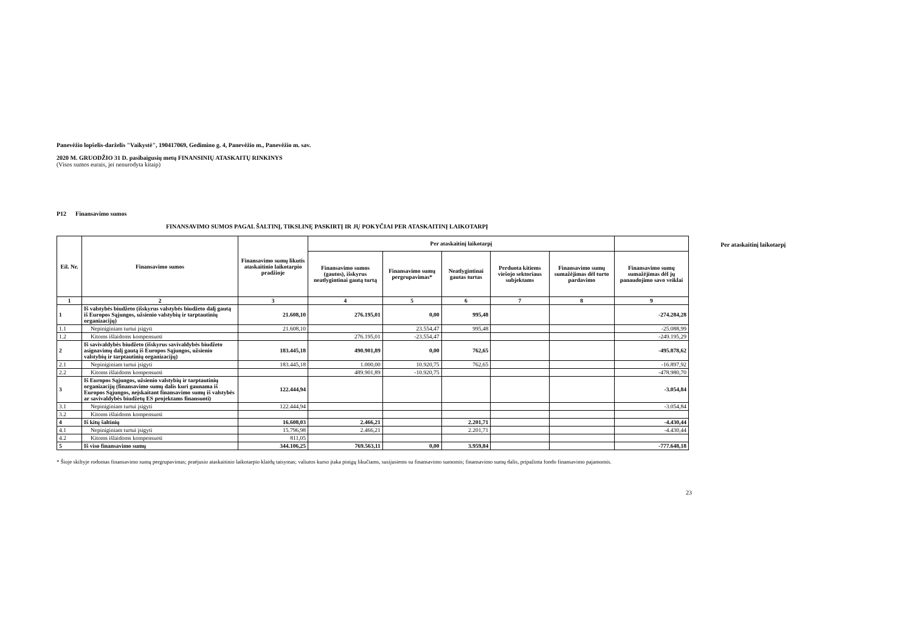Panevėžio lopšelis-darželis "Vaikystė", 190417069, Gedimino g. 4, Panevėžio m., Panevėžio m. sav.
2020 M. GRUODŽIO 31 D. pasibaigusių metų FINANSINIŲ ATASKAITŲ RINKINYS
(Visos sumos eurais, jei nenurodyta kitaip)
P12 Finansavimo sumos
FINANSAVIMO SUMOS PAGAL ŠALTINĮ, TIKSLINĘ PASKIRTĮ IR JŲ POKYČIAI PER ATASKAITINĮ LAIKOTARPĮ Per ataskaitinį laikotarpį
| Eil. Nr. | Finansavimo sumos | Finansavimo sumų likutis ataskaitinio laikotarpio pradžioje | Per ataskaitinį laikotarpį | | | | | |
| --- | --- | --- | --- | --- | --- | --- | --- | --- |
| | | | Finansavimo sumos (gautos), išskyrus neatlygintinai gautą turtą | Finansavimo sumų pergrupavimas* | Neatlygintinai gautas turtas | Perduota kitiems viešojo sektoriaus subjektams | Finansavimo sumų sumažėjimas dėl turto pardavimo | Finansavimo sumų sumažėjimas dėl jų panaudojimo savo veiklai |
| 1 | 2 | 3 | 4 | 5 | 6 | 7 | 8 | 9 |
| 1 | Iš valstybės biudžeto (išskyrus valstybės biudžeto dalį gautą iš Europos Sąjungos, užsienio valstybių ir tarptautinių organizacijų) | 21.608,10 | 276.195,01 | 0,00 | 995,48 | | | -274.284,28 |
| 1.1 | Nepiniginiam turtui įsigyti | 21.608,10 | | 23.554,47 | 995,48 | | | -25.088,99 |
| 1.2 | Kitoms išlaidoms kompensuoti | | 276.195,01 | -23.554,47 | | | | -249.195,29 |
| 2 | Iš savivaldybės biudžeto (išskyrus savivaldybės biudžeto asignavimų dalį gautą iš Europos Sąjungos, užsienio valstybių ir tarptautinių organizacijų) | 183.445,18 | 490.901,89 | 0,00 | 762,65 | | | -495.878,62 |
| 2.1 | Nepiniginiam turtui įsigyti | 183.445,18 | 1.000,00 | 10.920,75 | 762,65 | | | -16.897,92 |
| 2.2 | Kitoms išlaidoms kompensuoti | | 489.901,89 | -10.920,75 | | | | -478.980,70 |
| 3 | Iš Europos Sąjungos, užsienio valstybių ir tarptautinių organizacijų (finansavimo sumų dalis kuri gaunama iš Europos Sąjungos, neįskaitant finansavimo sumų iš valstybės ar savivaldybės biudžetų ES projektams finansuoti) | 122.444,94 | | | | | | -3.054,84 |
| 3.1 | Nepiniginiam turtui įsigyti | 122.444,94 | | | | | | -3.054,84 |
| 3.2 | Kitoms išlaidoms kompensuoti | | | | | | | |
| 4 | Iš kitų šaltinių | 16.608,03 | 2.466,21 | | 2.201,71 | | | -4.430,44 |
| 4.1 | Nepiniginiam turtui įsigyti | 15.796,98 | 2.466,21 | | 2.201,71 | | | -4.430,44 |
| 4.2 | Kitoms išlaidoms kompensuoti | 811,05 | | | | | | |
| 5 | Iš viso finansavimo sumų | 344.106,25 | 769.563,11 | 0,00 | 3.959,84 | | | -777.648,18 |
* Šioje skiltyje rodomas finansavimo sumų pergrupavimas; praėjusio ataskaitinio laikotarpio klaidų taisymas; valiutos kurso įtaka pinigų likučiams, susijusiems su finansavimo sumomis; finansavimo sumų dalis, pripažinta fondo finansavimo pajamomis.
23